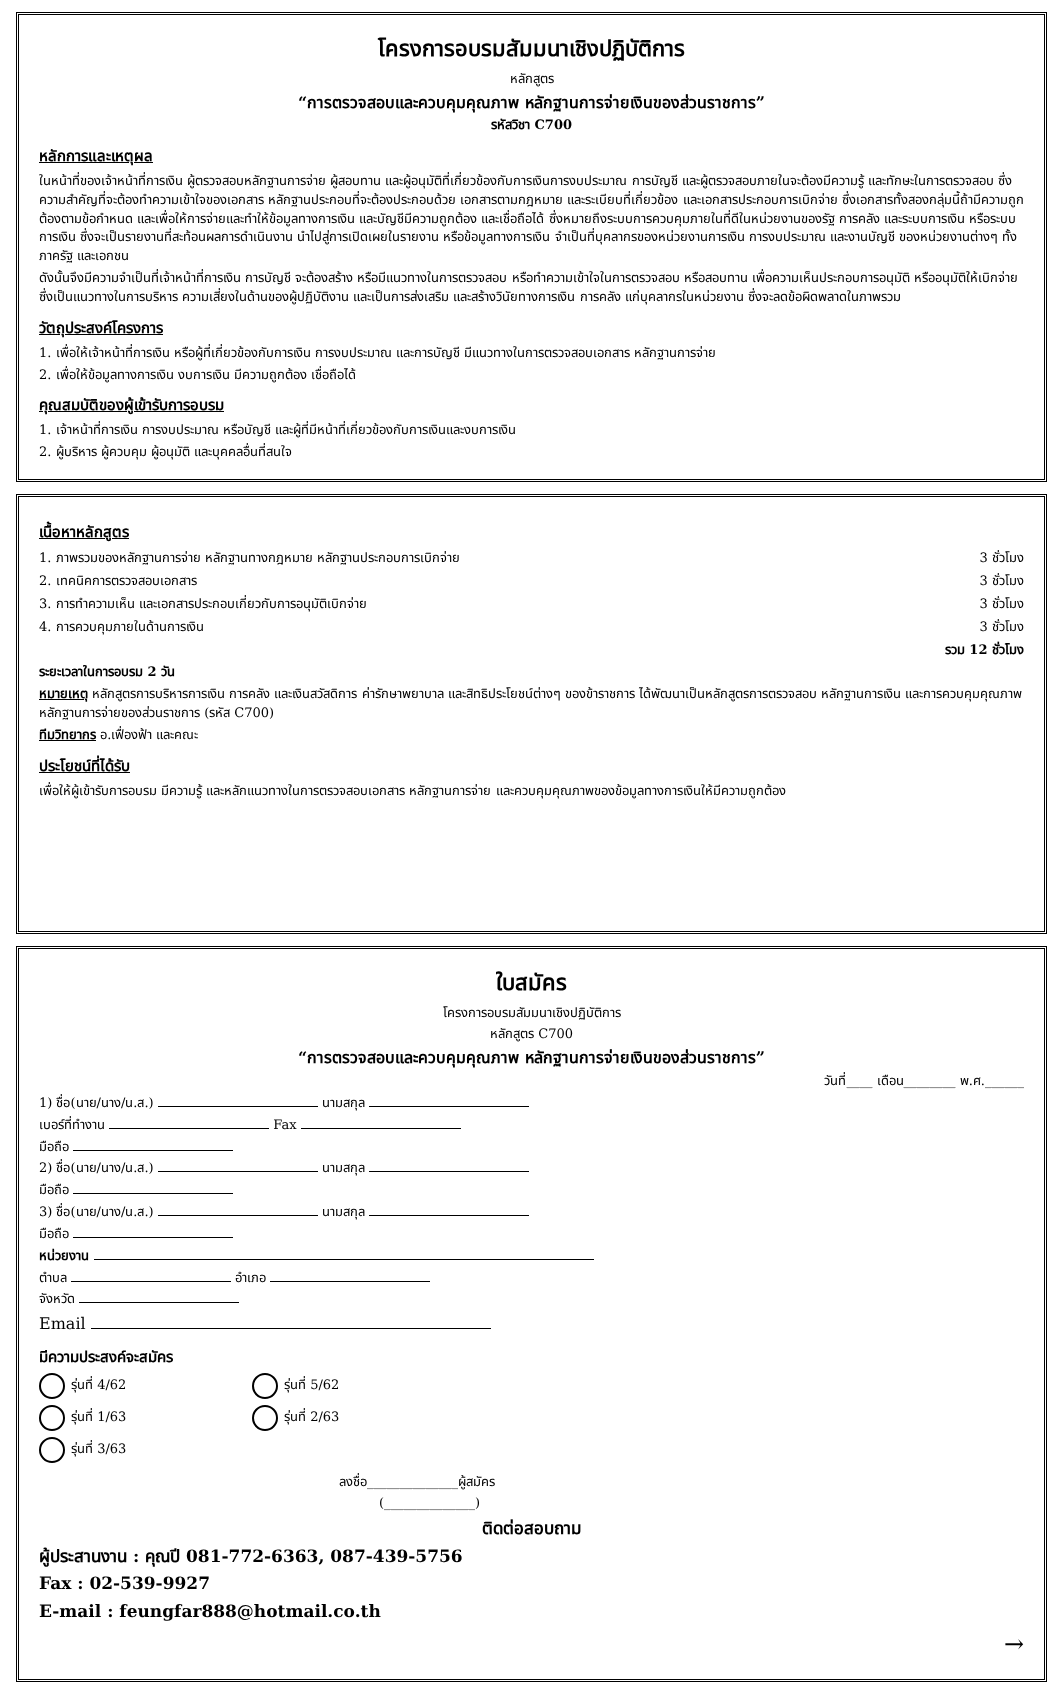โครงการอบรมสัมมนาเชิงปฏิบัติการ
หลักสูตร
“การตรวจสอบและควบคุมคุณภาพ หลักฐานการจ่ายเงินของส่วนราชการ”
รหัสวิชา C700
หลักการและเหตุผล
ในหน้าที่ของเจ้าหน้าที่การเงิน ผู้ตรวจสอบหลักฐานการจ่าย ผู้สอบทาน และผู้อนุมัติที่เกี่ยวข้องกับการเงินการงบประมาณ การบัญชี และผู้ตรวจสอบภายในจะต้องมีความรู้ และทักษะในการตรวจสอบ ซึ่งความสำคัญที่จะต้องทำความเข้าใจของเอกสาร หลักฐานประกอบที่จะต้องประกอบด้วย เอกสารตามกฎหมาย และระเบียบที่เกี่ยวข้อง และเอกสารประกอบการเบิกจ่าย ซึ่งเอกสารทั้งสองกลุ่มนี้ถ้ามีความถูกต้องตามข้อกำหนด และเพื่อให้การจ่ายและทำให้ข้อมูลทางการเงิน และบัญชีมีความถูกต้อง และเชื่อถือได้ ซึ่งหมายถึงระบบการควบคุมภายในที่ดีในหน่วยงานของรัฐ การคลัง และระบบการเงิน หรือระบบการเงิน ซึ่งจะเป็นรายงานที่สะท้อนผลการดำเนินงาน นำไปสู่การเปิดเผยในรายงาน หรือข้อมูลทางการเงิน จำเป็นที่บุคลากรของหน่วยงานการเงิน การงบประมาณ และงานบัญชี ของหน่วยงานต่างๆ ทั้งภาครัฐ และเอกชน
ดังนั้นจึงมีความจำเป็นที่เจ้าหน้าที่การเงิน การบัญชี จะต้องสร้าง หรือมีแนวทางในการตรวจสอบ หรือทำความเข้าใจในการตรวจสอบ หรือสอบทาน เพื่อความเห็นประกอบการอนุมัติ หรืออนุมัติให้เบิกจ่าย ซึ่งเป็นแนวทางในการบริหาร ความเสี่ยงในด้านของผู้ปฏิบัติงาน และเป็นการส่งเสริม และสร้างวินัยทางการเงิน การคลัง แก่บุคลากรในหน่วยงาน ซึ่งจะลดข้อผิดพลาดในภาพรวม
วัตถุประสงค์โครงการ
1. เพื่อให้เจ้าหน้าที่การเงิน หรือผู้ที่เกี่ยวข้องกับการเงิน การงบประมาณ และการบัญชี มีแนวทางในการตรวจสอบเอกสาร หลักฐานการจ่าย
2. เพื่อให้ข้อมูลทางการเงิน งบการเงิน มีความถูกต้อง เชื่อถือได้
คุณสมบัติของผู้เข้ารับการอบรม
1. เจ้าหน้าที่การเงิน การงบประมาณ หรือบัญชี และผู้ที่มีหน้าที่เกี่ยวข้องกับการเงินและงบการเงิน
2. ผู้บริหาร ผู้ควบคุม ผู้อนุมัติ และบุคคลอื่นที่สนใจ
เนื้อหาหลักสูตร
1. ภาพรวมของหลักฐานการจ่าย หลักฐานทางกฎหมาย หลักฐานประกอบการเบิกจ่าย 3 ชั่วโมง
2. เทคนิคการตรวจสอบเอกสาร 3 ชั่วโมง
3. การทำความเห็น และเอกสารประกอบเกี่ยวกับการอนุมัติเบิกจ่าย 3 ชั่วโมง
4. การควบคุมภายในด้านการเงิน 3 ชั่วโมง
รวม 12 ชั่วโมง
ระยะเวลาในการอบรม 2 วัน
หมายเหตุ หลักสูตรการบริหารการเงิน การคลัง และเงินสวัสดิการ ค่ารักษาพยาบาล และสิทธิประโยชน์ต่างๆ ของข้าราชการ ได้พัฒนาเป็นหลักสูตรการตรวจสอบ หลักฐานการเงิน และการควบคุมคุณภาพหลักฐานการจ่ายของส่วนราชการ (รหัส C700)
ทีมวิทยากร อ.เฟื่องฟ้า และคณะ
ประโยชน์ที่ได้รับ
เพื่อให้ผู้เข้ารับการอบรม มีความรู้ และหลักแนวทางในการตรวจสอบเอกสาร หลักฐานการจ่าย และควบคุมคุณภาพของข้อมูลทางการเงินให้มีความถูกต้อง
ใบสมัคร
โครงการอบรมสัมมนาเชิงปฏิบัติการ
หลักสูตร C700
“การตรวจสอบและควบคุมคุณภาพ หลักฐานการจ่ายเงินของส่วนราชการ”
วันที่____ เดือน________ พ.ศ.______
1) ชื่อ(นาย/นาง/น.ส.) นามสกุล
เบอร์ที่ทำงาน Fax
มือถือ
2) ชื่อ(นาย/นาง/น.ส.) นามสกุล
มือถือ
3) ชื่อ(นาย/นาง/น.ส.) นามสกุล
มือถือ
หน่วยงาน
ตำบล อำเภอ
จังหวัด
Email
มีความประสงค์จะสมัคร
รุ่นที่ 4/62
รุ่นที่ 5/62
รุ่นที่ 1/63
รุ่นที่ 2/63
รุ่นที่ 3/63
ลงชื่อ______________ผู้สมัคร
(______________)
ติดต่อสอบถาม
ผู้ประสานงาน : คุณปี 081-772-6363, 087-439-5756
Fax : 02-539-9927
E-mail : feungfar888@hotmail.co.th
→